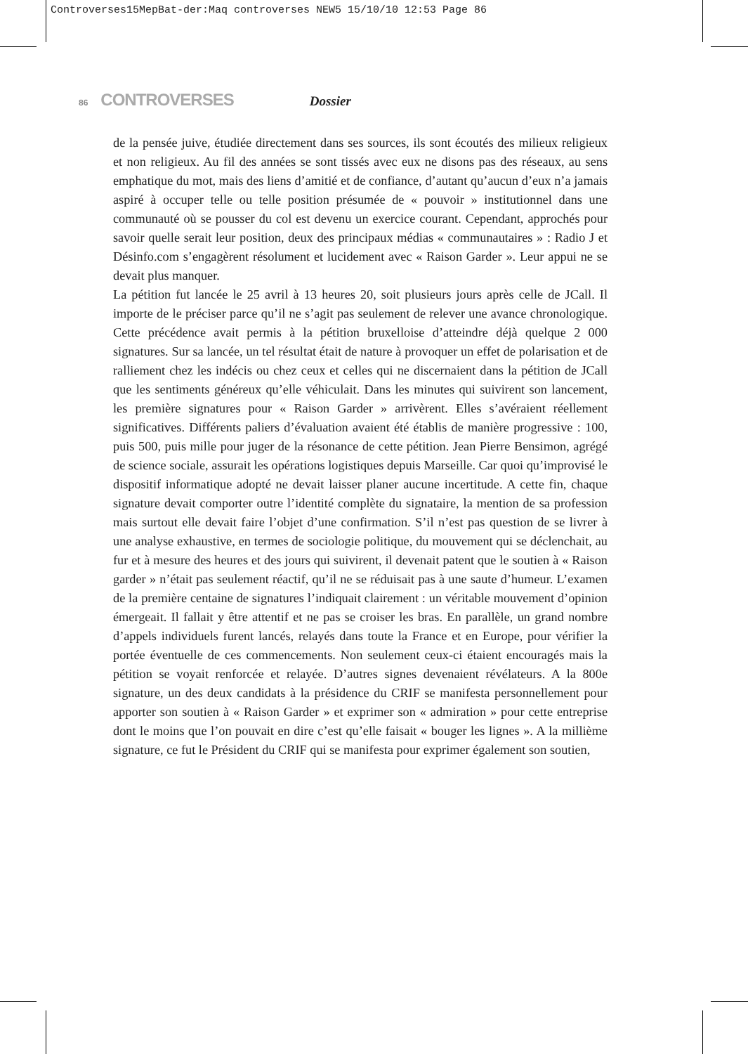Controverses15MepBat-der:Maq controverses NEW5 15/10/10 12:53 Page 86
86 CONTROVERSES Dossier
de la pensée juive, étudiée directement dans ses sources, ils sont écoutés des milieux religieux et non religieux. Au fil des années se sont tissés avec eux ne disons pas des réseaux, au sens emphatique du mot, mais des liens d’amitié et de confiance, d’autant qu’aucun d’eux n’a jamais aspiré à occuper telle ou telle position présumée de « pouvoir » institutionnel dans une communauté où se pousser du col est devenu un exercice courant. Cependant, approchés pour savoir quelle serait leur position, deux des principaux médias « communautaires » : Radio J et Désinfo.com s’engagèrent résolument et lucidement avec « Raison Garder ». Leur appui ne se devait plus manquer.
La pétition fut lancée le 25 avril à 13 heures 20, soit plusieurs jours après celle de JCall. Il importe de le préciser parce qu’il ne s’agit pas seulement de relever une avance chronologique. Cette précédence avait permis à la pétition bruxelloise d’atteindre déjà quelque 2 000 signatures. Sur sa lancée, un tel résultat était de nature à provoquer un effet de polarisation et de ralliement chez les indécis ou chez ceux et celles qui ne discernaient dans la pétition de JCall que les sentiments généreux qu’elle véhiculait. Dans les minutes qui suivirent son lancement, les première signatures pour « Raison Garder » arrivèrent. Elles s’avéraient réellement significatives. Différents paliers d’évaluation avaient été établis de manière progressive : 100, puis 500, puis mille pour juger de la résonance de cette pétition. Jean Pierre Bensimon, agrégé de science sociale, assurait les opérations logistiques depuis Marseille. Car quoi qu’improvisé le dispositif informatique adopté ne devait laisser planer aucune incertitude. A cette fin, chaque signature devait comporter outre l’identité complète du signataire, la mention de sa profession mais surtout elle devait faire l’objet d’une confirmation. S’il n’est pas question de se livrer à une analyse exhaustive, en termes de sociologie politique, du mouvement qui se déclenchait, au fur et à mesure des heures et des jours qui suivirent, il devenait patent que le soutien à « Raison garder » n’était pas seulement réactif, qu’il ne se réduisait pas à une saute d’humeur. L’examen de la première centaine de signatures l’indiquait clairement : un véritable mouvement d’opinion émergeait. Il fallait y être attentif et ne pas se croiser les bras. En parallèle, un grand nombre d’appels individuels furent lancés, relayés dans toute la France et en Europe, pour vérifier la portée éventuelle de ces commencements. Non seulement ceux-ci étaient encouragés mais la pétition se voyait renforcée et relayée. D’autres signes devenaient révélateurs. A la 800e signature, un des deux candidats à la présidence du CRIF se manifesta personnellement pour apporter son soutien à « Raison Garder » et exprimer son « admiration » pour cette entreprise dont le moins que l’on pouvait en dire c’est qu’elle faisait « bouger les lignes ». A la millième signature, ce fut le Président du CRIF qui se manifesta pour exprimer également son soutien,